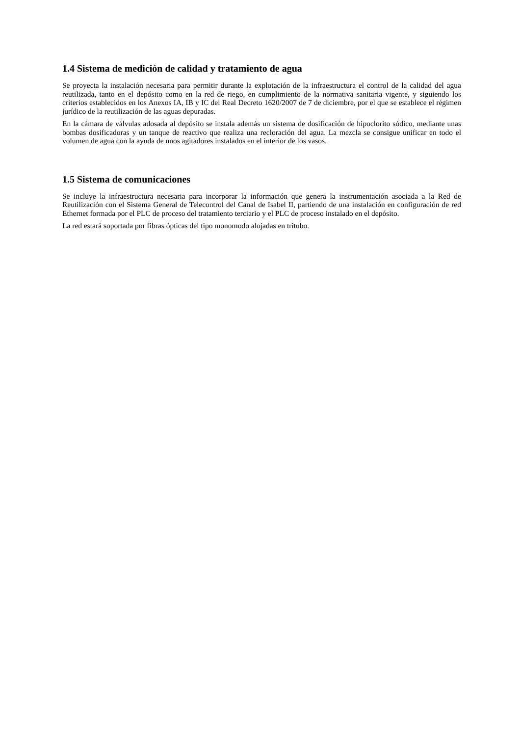1.4 Sistema de medición de calidad y tratamiento de agua
Se proyecta la instalación necesaria para permitir durante la explotación de la infraestructura el control de la calidad del agua reutilizada, tanto en el depósito como en la red de riego, en cumplimiento de la normativa sanitaria vigente, y siguiendo los criterios establecidos en los Anexos IA, IB y IC del Real Decreto 1620/2007 de 7 de diciembre, por el que se establece el régimen jurídico de la reutilización de las aguas depuradas.
En la cámara de válvulas adosada al depósito se instala además un sistema de dosificación de hipoclorito sódico, mediante unas bombas dosificadoras y un tanque de reactivo que realiza una recloración del agua. La mezcla se consigue unificar en todo el volumen de agua con la ayuda de unos agitadores instalados en el interior de los vasos.
1.5 Sistema de comunicaciones
Se incluye la infraestructura necesaria para incorporar la información que genera la instrumentación asociada a la Red de Reutilización con el Sistema General de Telecontrol del Canal de Isabel II, partiendo de una instalación en configuración de red Ethernet formada por el PLC de proceso del tratamiento terciario y el PLC de proceso instalado en el depósito.
La red estará soportada por fibras ópticas del tipo monomodo alojadas en tritubo.